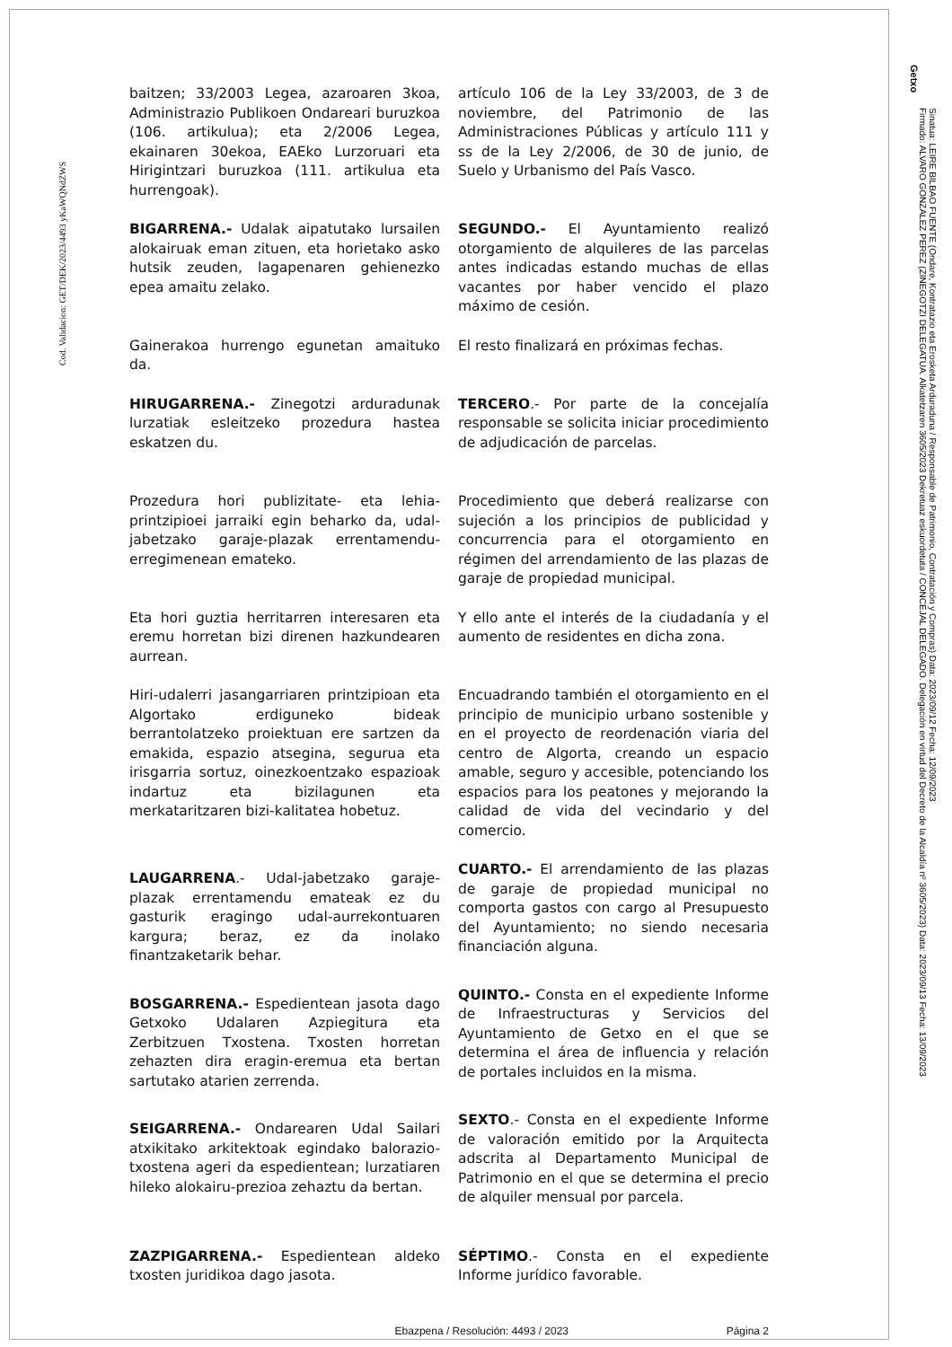Cod. Validacion: GET/DEK/2023/4493 yKaWQNdZWS
Getxo
Sinatua: LEIRE BILBAO FUENTE (Ondare, Kontratazio eta Erosketa Arduraduna / Responsable de Patrimonio, Contratación y Compras) Data: 2023/09/12 Fecha: 12/09/2023
Firmado: ALVARO GONZALEZ PEREZ (ZINEGOTZI DELEGATUA. Alkatetzaren 3605/2023 Dekretuaz eskuordetuta / CONCEJAL DELEGADO. Delegación en virtud del Decreto de la Alcaldía nº 3605/2023) Data: 2023/09/13 Fecha: 13/09/2023
baitzen; 33/2003 Legea, azaroaren 3koa, Administrazio Publikoen Ondareari buruzkoa (106. artikulua); eta 2/2006 Legea, ekainaren 30ekoa, EAEko Lurzoruari eta Hirigintzari buruzkoa (111. artikulua eta hurrengoak).
artículo 106 de la Ley 33/2003, de 3 de noviembre, del Patrimonio de las Administraciones Públicas y artículo 111 y ss de la Ley 2/2006, de 30 de junio, de Suelo y Urbanismo del País Vasco.
BIGARRENA.- Udalak aipatutako lursailen alokairuak eman zituen, eta horietako asko hutsik zeuden, lagapenaren gehienezko epea amaitu zelako.
SEGUNDO.- El Ayuntamiento realizó otorgamiento de alquileres de las parcelas antes indicadas estando muchas de ellas vacantes por haber vencido el plazo máximo de cesión.
Gainerakoa hurrengo egunetan amaituko da.
El resto finalizará en próximas fechas.
HIRUGARRENA.- Zinegotzi arduradunak lurzatiak esleitzeko prozedura hastea eskatzen du.
TERCERO.- Por parte de la concejalía responsable se solicita iniciar procedimiento de adjudicación de parcelas.
Prozedura hori publizitate- eta lehia-printzipioei jarraiki egin beharko da, udal-jabetzako garaje-plazak errentamendu-erregimenean emateko.
Procedimiento que deberá realizarse con sujeción a los principios de publicidad y concurrencia para el otorgamiento en régimen del arrendamiento de las plazas de garaje de propiedad municipal.
Eta hori guztia herritarren interesaren eta eremu horretan bizi direnen hazkundearen aurrean.
Y ello ante el interés de la ciudadanía y el aumento de residentes en dicha zona.
Hiri-udalerri jasangarriaren printzipioan eta Algortako erdiguneko bideak berrantolatzeko proiektuan ere sartzen da emakida, espazio atsegina, segurua eta irisgarria sortuz, oinezkoentzako espazioak indartuz eta bizilagunen eta merkataritzaren bizi-kalitatea hobetuz.
Encuadrando también el otorgamiento en el principio de municipio urbano sostenible y en el proyecto de reordenación viaria del centro de Algorta, creando un espacio amable, seguro y accesible, potenciando los espacios para los peatones y mejorando la calidad de vida del vecindario y del comercio.
LAUGARRENA.- Udal-jabetzako garaje-plazak errentamendu emateak ez du gasturik eragingo udal-aurrekontuaren kargura; beraz, ez da inolako finantzaketarik behar.
CUARTO.- El arrendamiento de las plazas de garaje de propiedad municipal no comporta gastos con cargo al Presupuesto del Ayuntamiento; no siendo necesaria financiación alguna.
BOSGARRENA.- Espedientean jasota dago Getxoko Udalaren Azpiegitura eta Zerbitzuen Txostena. Txosten horretan zehazten dira eragin-eremua eta bertan sartutako atarien zerrenda.
QUINTO.- Consta en el expediente Informe de Infraestructuras y Servicios del Ayuntamiento de Getxo en el que se determina el área de influencia y relación de portales incluidos en la misma.
SEIGARRENA.- Ondarearen Udal Sailari atxikitako arkitektoak egindako balorazio-txostena ageri da espedientean; lurzatiaren hileko alokairu-prezioa zehaztu da bertan.
SEXTO.- Consta en el expediente Informe de valoración emitido por la Arquitecta adscrita al Departamento Municipal de Patrimonio en el que se determina el precio de alquiler mensual por parcela.
ZAZPIGARRENA.- Espedientean aldeko txosten juridikoa dago jasota.
SÉPTIMO.- Consta en el expediente Informe jurídico favorable.
Ebazpena / Resolución: 4493 / 2023 Página 2